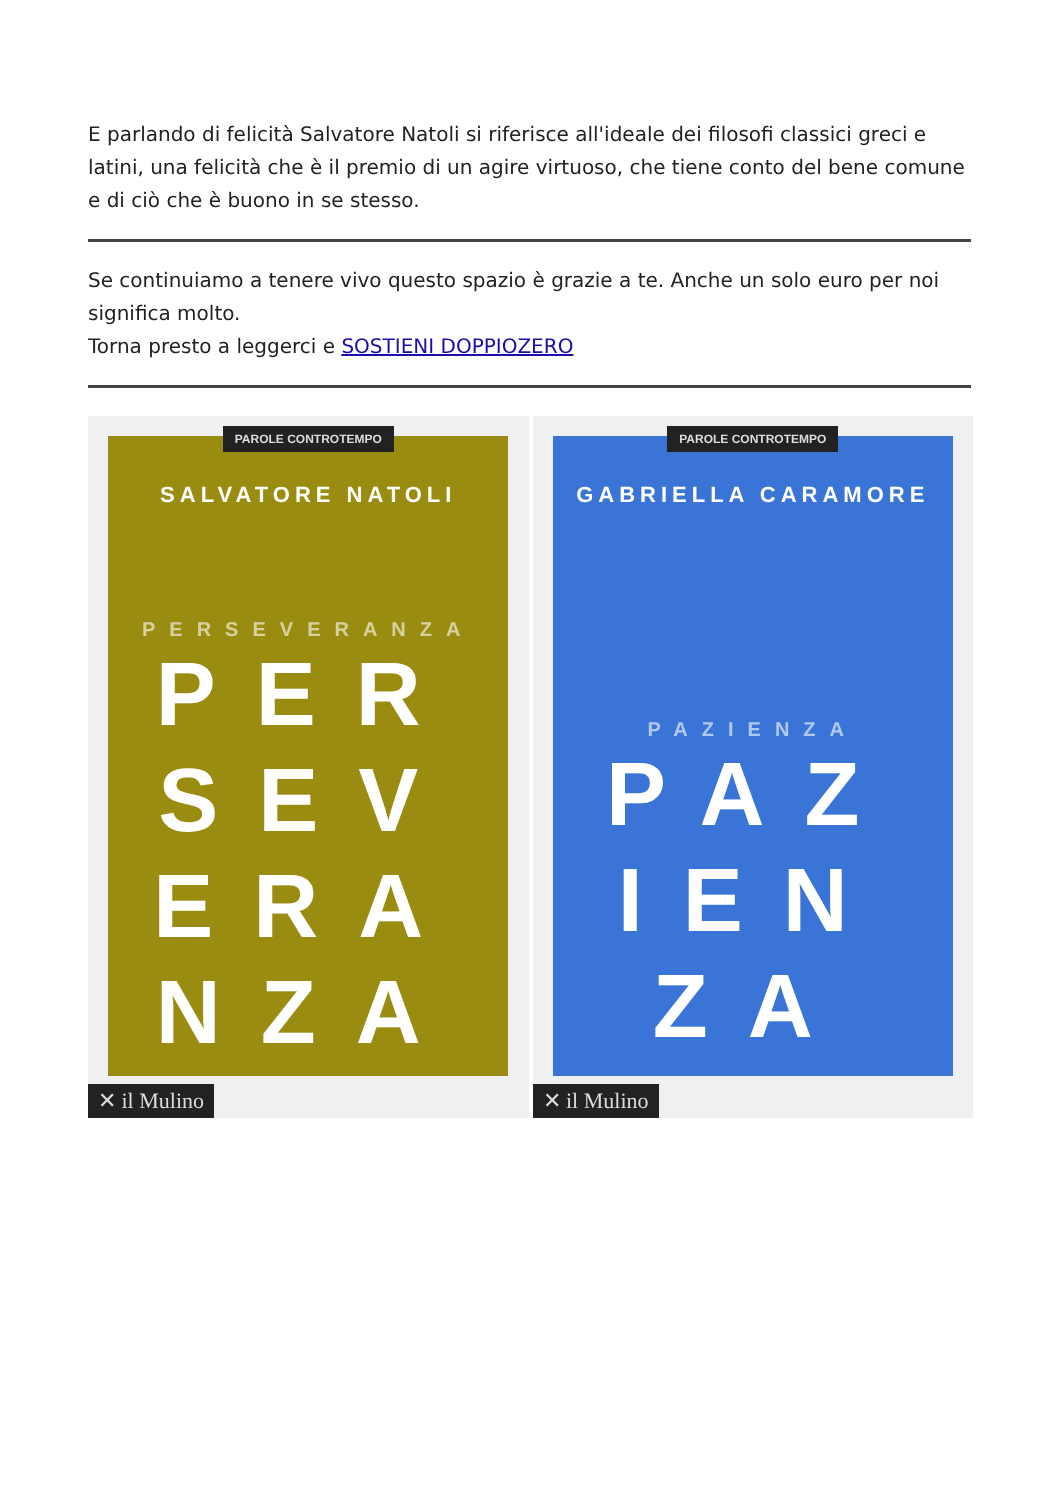E parlando di felicità Salvatore Natoli si riferisce all'ideale dei filosofi classici greci e latini, una felicità che è il premio di un agire virtuoso, che tiene conto del bene comune e di ciò che è buono in se stesso.
Se continuiamo a tenere vivo questo spazio è grazie a te. Anche un solo euro per noi significa molto.
Torna presto a leggerci e SOSTIENI DOPPIOZERO
PAROLE CONTROTEMPO
SALVATORE NATOLI
PERSEVERANZA
PER
SEV
ERA
NZA
✕ il Mulino
PAROLE CONTROTEMPO
GABRIELLA CARAMORE
PAZIENZA
PAZ
IEN
ZA
✕ il Mulino